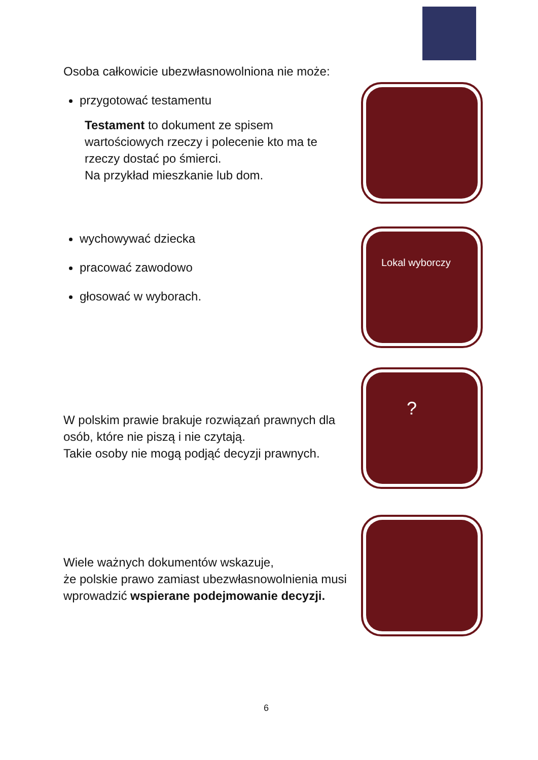Lokal wyborczy
?
Osoba całkowicie ubezwłasnowolniona nie może:
przygotować testamentu
Testament to dokument ze spisem wartościowych rzeczy i polecenie kto ma te rzeczy dostać po śmierci.
Na przykład mieszkanie lub dom.
wychowywać dziecka
pracować zawodowo
głosować w wyborach.
W polskim prawie brakuje rozwiązań prawnych dla osób, które nie piszą i nie czytają.
Takie osoby nie mogą podjąć decyzji prawnych.
Wiele ważnych dokumentów wskazuje,
że polskie prawo zamiast ubezwłasnowolnienia musi wprowadzić wspierane podejmowanie decyzji.
6